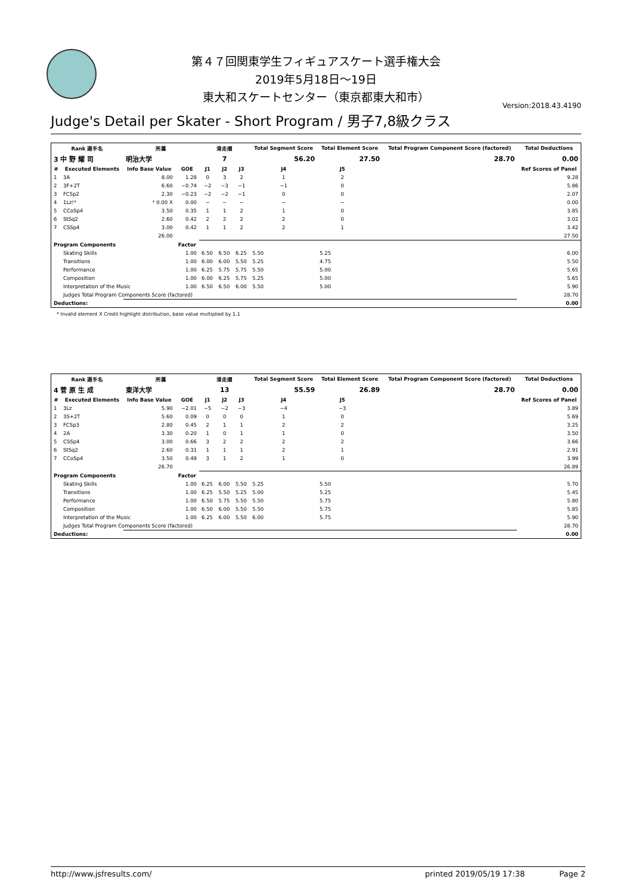第４７回関東学生フィギュアスケート選手権大会
2019年5月18日～19日
東大和スケートセンター（東京都東大和市）
Version:2018.43.4190
Judge's Detail per Skater - Short Program / 男子7,8級クラス
| Rank 選手名 | | 所属 | | 滑走順 | | | Total Segment Score | Total Element Score | | Total Program Component Score (factored) | | Total Deductions |
| --- | --- | --- | --- | --- | --- | --- | --- | --- | --- | --- | --- | --- |
| 3 中 野 耀 司 | | 明治大学 | | 7 | | | 56.20 | 27.50 | | 28.70 | | 0.00 |
| # | Executed Elements | Info Base Value | GOE | J1 | J2 | J3 | J4 | J5 | | | | Ref Scores of Panel |
| 1 | 3A | 8.00 | 1.28 | 0 | 3 | 2 | 1 | 2 | | | | 9.28 |
| 2 | 3F+2T | 6.60 | −0.74 | −2 | −3 | −1 | −1 | 0 | | | | 5.86 |
| 3 | FCSp2 | 2.30 | −0.23 | −2 | −2 | −1 | 0 | 0 | | | | 2.07 |
| 4 | 1Lz!* | * 0.00 X | 0.00 | − | − | − | − | − | | | | 0.00 |
| 5 | CCoSp4 | 3.50 | 0.35 | 1 | 1 | 2 | 1 | 0 | | | | 3.85 |
| 6 | StSq2 | 2.60 | 0.42 | 2 | 2 | 2 | 2 | 0 | | | | 3.02 |
| 7 | CSSp4 | 3.00 | 0.42 | 1 | 1 | 2 | 2 | 1 | | | | 3.42 |
| | | 26.00 | | | | | | | | | | 27.50 |
| Program Components | | | Factor | | | | | | | | | |
| | Skating Skills | | 1.00 | 6.50 | 6.50 | 6.25 | 5.50 | 5.25 | | | | 6.00 |
| | Transitions | | 1.00 | 6.00 | 6.00 | 5.50 | 5.25 | 4.75 | | | | 5.50 |
| | Performance | | 1.00 | 6.25 | 5.75 | 5.75 | 5.50 | 5.00 | | | | 5.65 |
| | Composition | | 1.00 | 6.00 | 6.25 | 5.75 | 5.25 | 5.00 | | | | 5.65 |
| | Interpretation of the Music | | 1.00 | 6.50 | 6.50 | 6.00 | 5.50 | 5.00 | | | | 5.90 |
| | Judges Total Program Components Score (factored) | | | | | | | | | | | 28.70 |
| Deductions: | | | | | | | | | | | | 0.00 |
* Invalid element X Credit highlight distribution, base value multiplied by 1.1
| Rank 選手名 | | 所属 | | 滑走順 | | | Total Segment Score | Total Element Score | | Total Program Component Score (factored) | | Total Deductions |
| --- | --- | --- | --- | --- | --- | --- | --- | --- | --- | --- | --- | --- |
| 4 菅 原 生 成 | | 東洋大学 | | 13 | | | 55.59 | 26.89 | | 28.70 | | 0.00 |
| # | Executed Elements | Info Base Value | GOE | J1 | J2 | J3 | J4 | J5 | | | | Ref Scores of Panel |
| 1 | 3Lz | 5.90 | −2.01 | −5 | −2 | −3 | −4 | −3 | | | | 3.89 |
| 2 | 3S+2T | 5.60 | 0.09 | 0 | 0 | 0 | 1 | 0 | | | | 5.69 |
| 3 | FCSp3 | 2.80 | 0.45 | 2 | 1 | 1 | 2 | 2 | | | | 3.25 |
| 4 | 2A | 3.30 | 0.20 | 1 | 0 | 1 | 1 | 0 | | | | 3.50 |
| 5 | CSSp4 | 3.00 | 0.66 | 3 | 2 | 2 | 2 | 2 | | | | 3.66 |
| 6 | StSq2 | 2.60 | 0.31 | 1 | 1 | 1 | 2 | 1 | | | | 2.91 |
| 7 | CCoSp4 | 3.50 | 0.49 | 3 | 1 | 2 | 1 | 0 | | | | 3.99 |
| | | 26.70 | | | | | | | | | | 26.89 |
| Program Components | | | Factor | | | | | | | | | |
| | Skating Skills | | 1.00 | 6.25 | 6.00 | 5.50 | 5.25 | 5.50 | | | | 5.70 |
| | Transitions | | 1.00 | 6.25 | 5.50 | 5.25 | 5.00 | 5.25 | | | | 5.45 |
| | Performance | | 1.00 | 6.50 | 5.75 | 5.50 | 5.50 | 5.75 | | | | 5.80 |
| | Composition | | 1.00 | 6.50 | 6.00 | 5.50 | 5.50 | 5.75 | | | | 5.85 |
| | Interpretation of the Music | | 1.00 | 6.25 | 6.00 | 5.50 | 6.00 | 5.75 | | | | 5.90 |
| | Judges Total Program Components Score (factored) | | | | | | | | | | | 28.70 |
| Deductions: | | | | | | | | | | | | 0.00 |
http://www.jsfresults.com/ printed 2019/05/19 17:38 Page 2